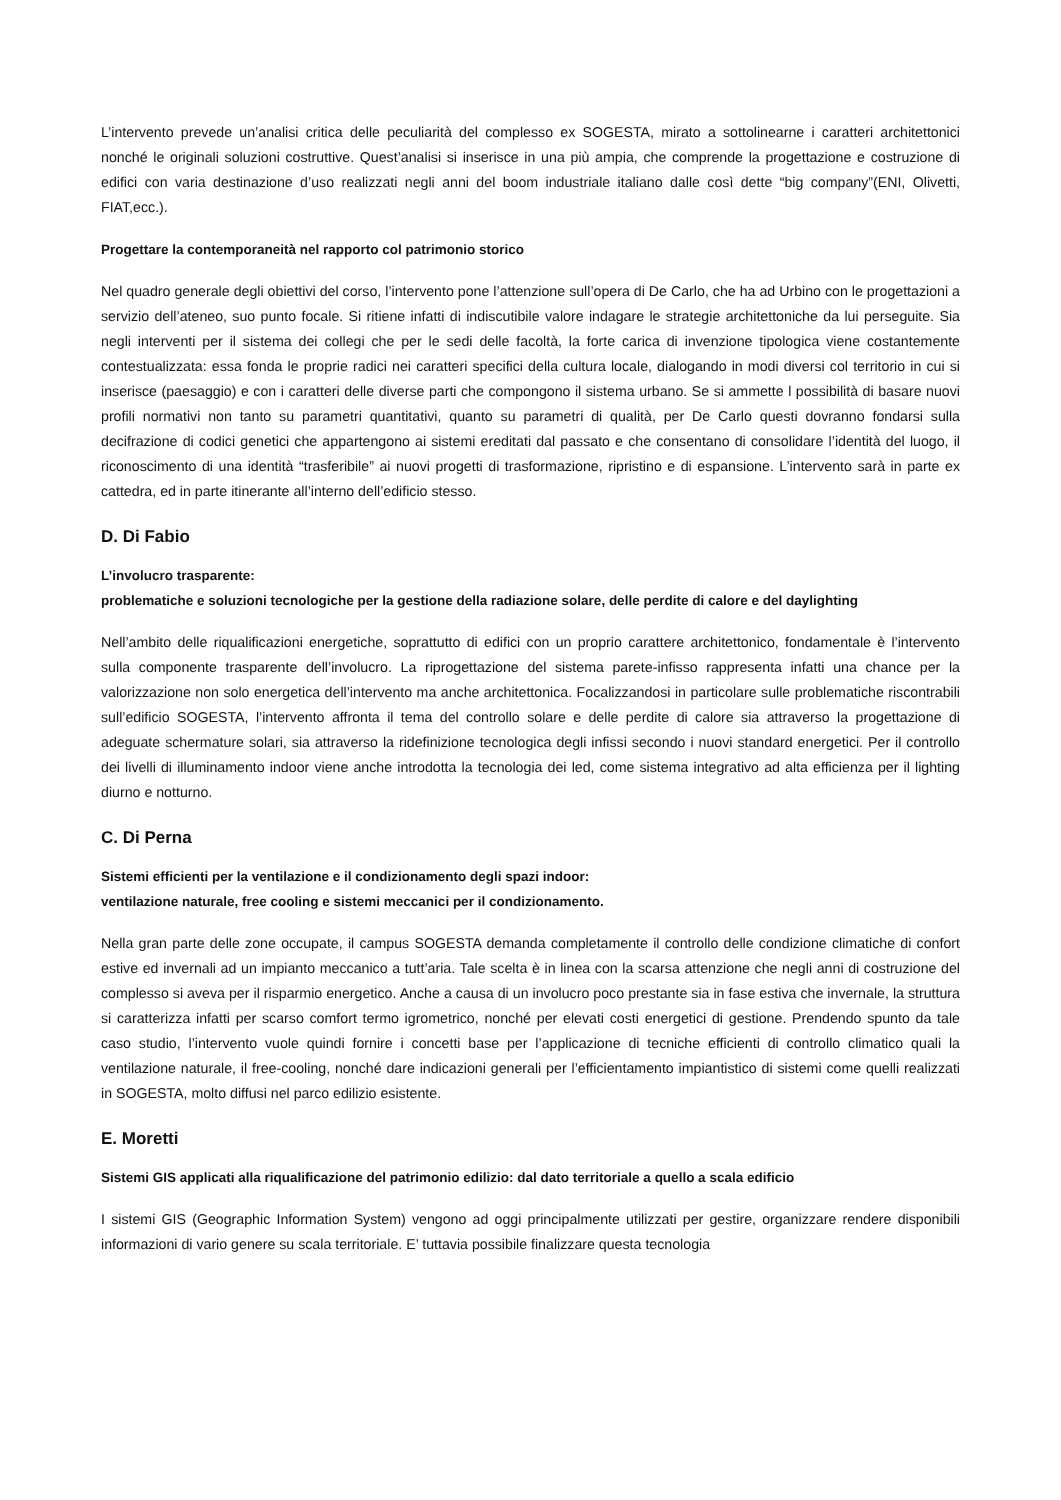L’intervento prevede un’analisi critica delle peculiarità del complesso ex SOGESTA, mirato a sottolinearne i caratteri architettonici nonché le originali soluzioni costruttive. Quest’analisi si inserisce in una più ampia, che comprende la progettazione e costruzione di edifici con varia destinazione d’uso realizzati negli anni del boom industriale italiano dalle così dette “big company”(ENI, Olivetti, FIAT,ecc.).
Progettare la contemporaneità nel rapporto col patrimonio storico
Nel quadro generale degli obiettivi del corso, l’intervento pone l’attenzione sull’opera di De Carlo, che ha ad Urbino con le progettazioni a servizio dell’ateneo, suo punto focale. Si ritiene infatti di indiscutibile valore indagare le strategie architettoniche da lui perseguite. Sia negli interventi per il sistema dei collegi che per le sedi delle facoltà, la forte carica di invenzione tipologica viene costantemente contestualizzata: essa fonda le proprie radici nei caratteri specifici della cultura locale, dialogando in modi diversi col territorio in cui si inserisce (paesaggio) e con i caratteri delle diverse parti che compongono il sistema urbano. Se si ammette l possibilità di basare nuovi profili normativi non tanto su parametri quantitativi, quanto su parametri di qualità, per De Carlo questi dovranno fondarsi sulla decifrazione di codici genetici che appartengono ai sistemi ereditati dal passato e che consentano di consolidare l’identità del luogo, il riconoscimento di una identità “trasferibile” ai nuovi progetti di trasformazione, ripristino e di espansione. L’intervento sarà in parte ex cattedra, ed in parte itinerante all’interno dell’edificio stesso.
D. Di Fabio
L’involucro trasparente:
problematiche e soluzioni tecnologiche per la gestione della radiazione solare, delle perdite di calore e del daylighting
Nell’ambito delle riqualificazioni energetiche, soprattutto di edifici con un proprio carattere architettonico, fondamentale è l’intervento sulla componente trasparente dell’involucro. La riprogettazione del sistema parete-infisso rappresenta infatti una chance per la valorizzazione non solo energetica dell’intervento ma anche architettonica. Focalizzandosi in particolare sulle problematiche riscontrabili sull’edificio SOGESTA, l’intervento affronta il tema del controllo solare e delle perdite di calore sia attraverso la progettazione di adeguate schermature solari, sia attraverso la ridefinizione tecnologica degli infissi secondo i nuovi standard energetici. Per il controllo dei livelli di illuminamento indoor viene anche introdotta la tecnologia dei led, come sistema integrativo ad alta efficienza per il lighting diurno e notturno.
C. Di Perna
Sistemi efficienti per la ventilazione e il condizionamento degli spazi indoor:
ventilazione naturale, free cooling e sistemi meccanici per il condizionamento.
Nella gran parte delle zone occupate, il campus SOGESTA demanda completamente il controllo delle condizione climatiche di confort estive ed invernali ad un impianto meccanico a tutt’aria. Tale scelta è in linea con la scarsa attenzione che negli anni di costruzione del complesso si aveva per il risparmio energetico. Anche a causa di un involucro poco prestante sia in fase estiva che invernale, la struttura si caratterizza infatti per scarso comfort termo igrometrico, nonché per elevati costi energetici di gestione. Prendendo spunto da tale caso studio, l’intervento vuole quindi fornire i concetti base per l’applicazione di tecniche efficienti di controllo climatico quali la ventilazione naturale, il free-cooling, nonché dare indicazioni generali per l’efficientamento impiantistico di sistemi come quelli realizzati in SOGESTA, molto diffusi nel parco edilizio esistente.
E. Moretti
Sistemi GIS applicati alla riqualificazione del patrimonio edilizio: dal dato territoriale a quello a scala edificio
I sistemi GIS (Geographic Information System) vengono ad oggi principalmente utilizzati per gestire, organizzare rendere disponibili informazioni di vario genere su scala territoriale. E’ tuttavia possibile finalizzare questa tecnologia